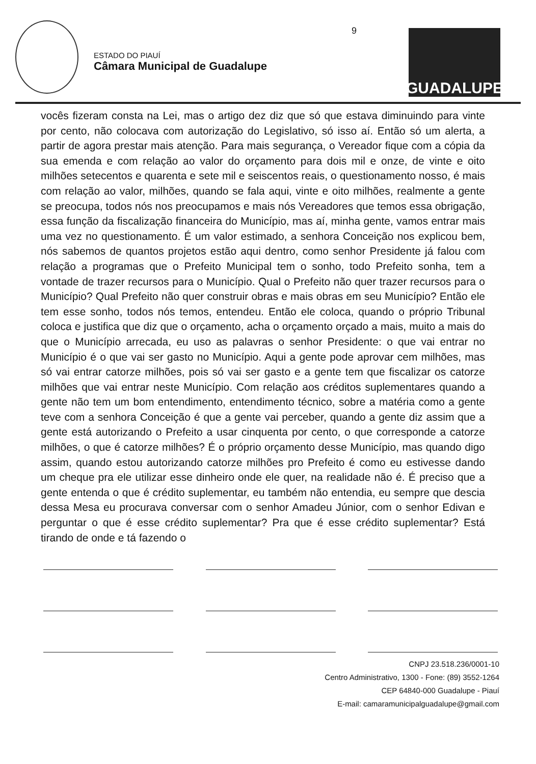ESTADO DO PIAUÍ
Câmara Municipal de Guadalupe
9 GUADALUPE
vocês fizeram consta na Lei, mas o artigo dez diz que só que estava diminuindo para vinte por cento, não colocava com autorização do Legislativo, só isso aí. Então só um alerta, a partir de agora prestar mais atenção. Para mais segurança, o Vereador fique com a cópia da sua emenda e com relação ao valor do orçamento para dois mil e onze, de vinte e oito milhões setecentos e quarenta e sete mil e seiscentos reais, o questionamento nosso, é mais com relação ao valor, milhões, quando se fala aqui, vinte e oito milhões, realmente a gente se preocupa, todos nós nos preocupamos e mais nós Vereadores que temos essa obrigação, essa função da fiscalização financeira do Município, mas aí, minha gente, vamos entrar mais uma vez no questionamento. É um valor estimado, a senhora Conceição nos explicou bem, nós sabemos de quantos projetos estão aqui dentro, como senhor Presidente já falou com relação a programas que o Prefeito Municipal tem o sonho, todo Prefeito sonha, tem a vontade de trazer recursos para o Município. Qual o Prefeito não quer trazer recursos para o Município? Qual Prefeito não quer construir obras e mais obras em seu Município? Então ele tem esse sonho, todos nós temos, entendeu. Então ele coloca, quando o próprio Tribunal coloca e justifica que diz que o orçamento, acha o orçamento orçado a mais, muito a mais do que o Município arrecada, eu uso as palavras o senhor Presidente: o que vai entrar no Município é o que vai ser gasto no Município. Aqui a gente pode aprovar cem milhões, mas só vai entrar catorze milhões, pois só vai ser gasto e a gente tem que fiscalizar os catorze milhões que vai entrar neste Município. Com relação aos créditos suplementares quando a gente não tem um bom entendimento, entendimento técnico, sobre a matéria como a gente teve com a senhora Conceição é que a gente vai perceber, quando a gente diz assim que a gente está autorizando o Prefeito a usar cinquenta por cento, o que corresponde a catorze milhões, o que é catorze milhões? É o próprio orçamento desse Município, mas quando digo assim, quando estou autorizando catorze milhões pro Prefeito é como eu estivesse dando um cheque pra ele utilizar esse dinheiro onde ele quer, na realidade não é. É preciso que a gente entenda o que é crédito suplementar, eu também não entendia, eu sempre que descia dessa Mesa eu procurava conversar com o senhor Amadeu Júnior, com o senhor Edivan e perguntar o que é esse crédito suplementar? Pra que é esse crédito suplementar? Está tirando de onde e tá fazendo o
CNPJ 23.518.236/0001-10
Centro Administrativo, 1300 - Fone: (89) 3552-1264
CEP 64840-000 Guadalupe - Piauí
E-mail: camaramunicipalguadalupe@gmail.com